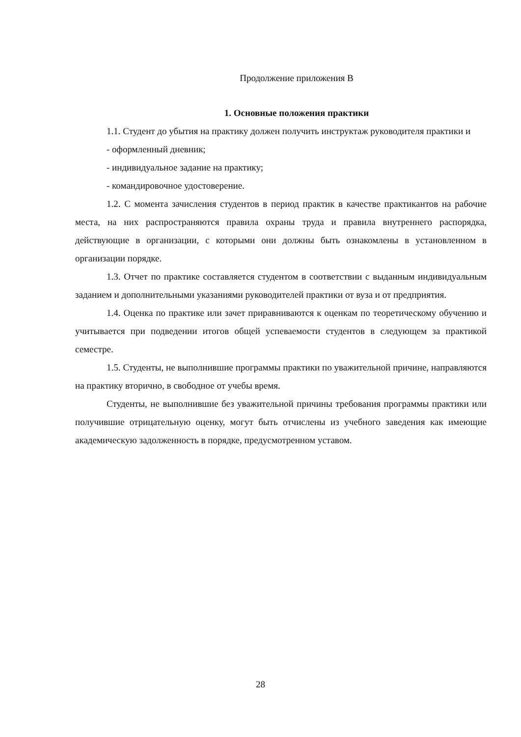Продолжение приложения В
1. Основные положения практики
1.1. Студент до убытия на практику должен получить инструктаж руководителя практики и
- оформленный дневник;
- индивидуальное задание на практику;
- командировочное удостоверение.
1.2. С момента зачисления студентов в период практик в качестве практикантов на рабочие места, на них распространяются правила охраны труда и правила внутреннего распорядка, действующие в организации, с которыми они должны быть ознакомлены в установленном в организации порядке.
1.3. Отчет по практике составляется студентом в соответствии с выданным индивидуальным заданием и дополнительными указаниями руководителей практики от вуза и от предприятия.
1.4. Оценка по практике или зачет приравниваются к оценкам по теоретическому обучению и учитывается при подведении итогов общей успеваемости студентов в следующем за практикой семестре.
1.5. Студенты, не выполнившие программы практики по уважительной причине, направляются на практику вторично, в свободное от учебы время.
Студенты, не выполнившие без уважительной причины требования программы практики или получившие отрицательную оценку, могут быть отчислены из учебного заведения как имеющие академическую задолженность в порядке, предусмотренном уставом.
28